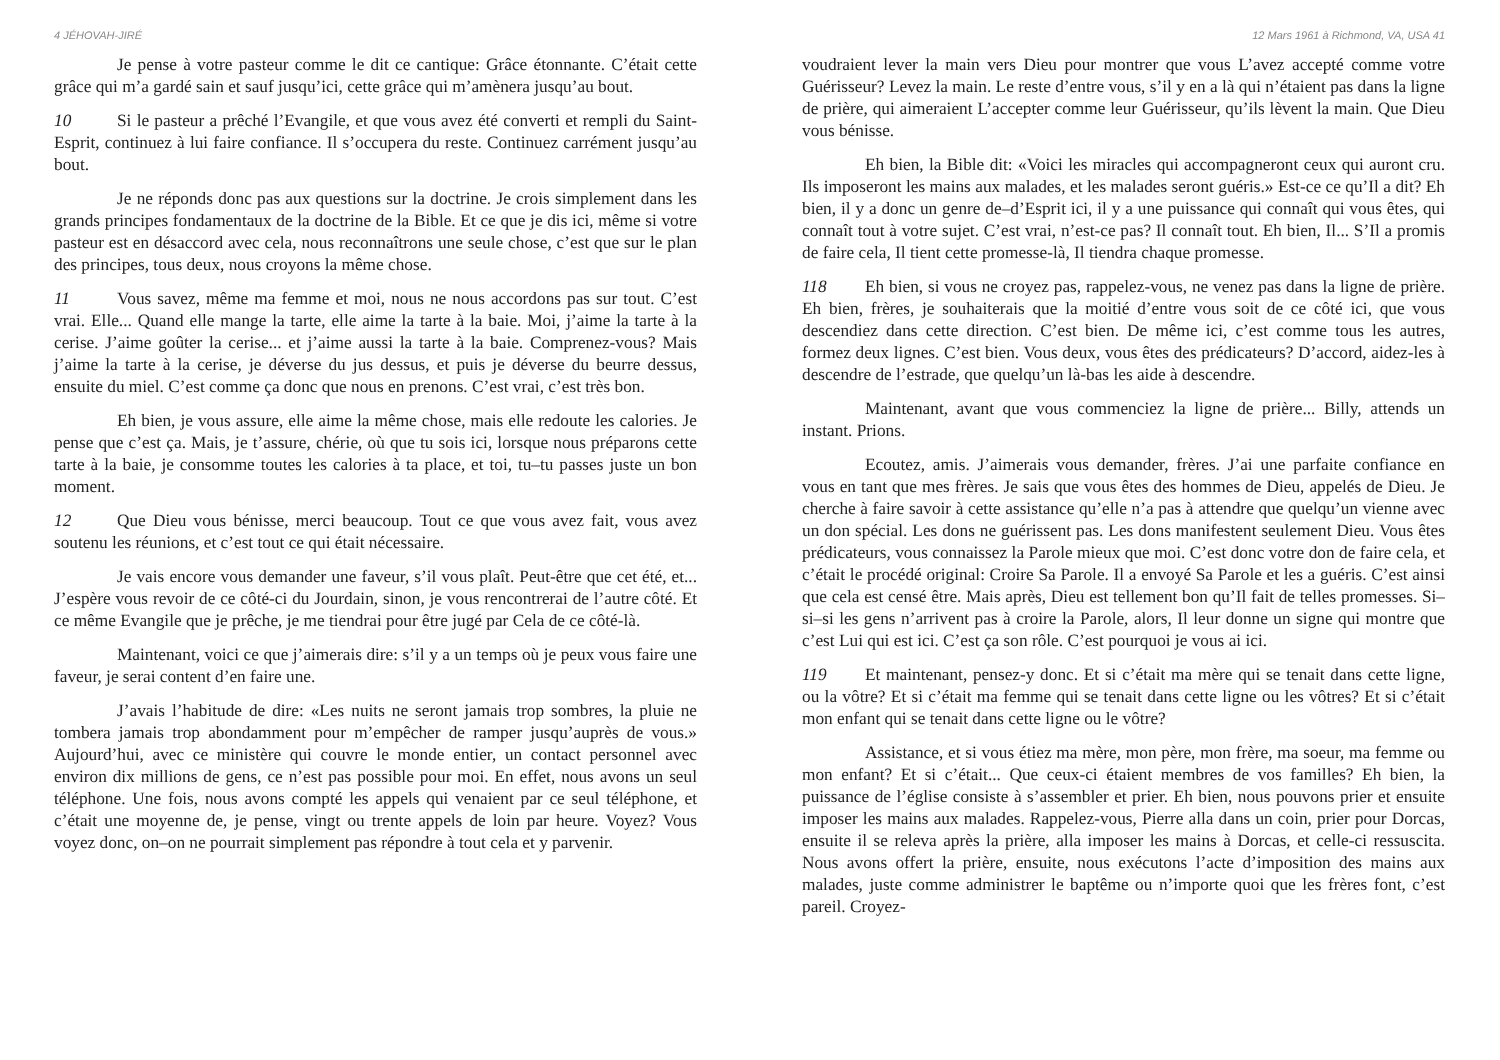4 JÉHOVAH-JIRÉ
Je pense à votre pasteur comme le dit ce cantique: Grâce étonnante. C’était cette grâce qui m’a gardé sain et sauf jusqu’ici, cette grâce qui m’amènera jusqu’au bout.
10 Si le pasteur a prêché l’Evangile, et que vous avez été converti et rempli du Saint-Esprit, continuez à lui faire confiance. Il s’occupera du reste. Continuez carrément jusqu’au bout.
Je ne réponds donc pas aux questions sur la doctrine. Je crois simplement dans les grands principes fondamentaux de la doctrine de la Bible. Et ce que je dis ici, même si votre pasteur est en désaccord avec cela, nous reconnaîtrons une seule chose, c’est que sur le plan des principes, tous deux, nous croyons la même chose.
11 Vous savez, même ma femme et moi, nous ne nous accordons pas sur tout. C’est vrai. Elle... Quand elle mange la tarte, elle aime la tarte à la baie. Moi, j’aime la tarte à la cerise. J’aime goûter la cerise... et j’aime aussi la tarte à la baie. Comprenez-vous? Mais j’aime la tarte à la cerise, je déverse du jus dessus, et puis je déverse du beurre dessus, ensuite du miel. C’est comme ça donc que nous en prenons. C’est vrai, c’est très bon.
Eh bien, je vous assure, elle aime la même chose, mais elle redoute les calories. Je pense que c’est ça. Mais, je t’assure, chérie, où que tu sois ici, lorsque nous préparons cette tarte à la baie, je consomme toutes les calories à ta place, et toi, tu–tu passes juste un bon moment.
12 Que Dieu vous bénisse, merci beaucoup. Tout ce que vous avez fait, vous avez soutenu les réunions, et c’est tout ce qui était nécessaire.
Je vais encore vous demander une faveur, s’il vous plaît. Peut-être que cet été, et... J’espère vous revoir de ce côté-ci du Jourdain, sinon, je vous rencontrerai de l’autre côté. Et ce même Evangile que je prêche, je me tiendrai pour être jugé par Cela de ce côté-là.
Maintenant, voici ce que j’aimerais dire: s’il y a un temps où je peux vous faire une faveur, je serai content d’en faire une.
J’avais l’habitude de dire: «Les nuits ne seront jamais trop sombres, la pluie ne tombera jamais trop abondamment pour m’empêcher de ramper jusqu’auprès de vous.» Aujourd’hui, avec ce ministère qui couvre le monde entier, un contact personnel avec environ dix millions de gens, ce n’est pas possible pour moi. En effet, nous avons un seul téléphone. Une fois, nous avons compté les appels qui venaient par ce seul téléphone, et c’était une moyenne de, je pense, vingt ou trente appels de loin par heure. Voyez? Vous voyez donc, on–on ne pourrait simplement pas répondre à tout cela et y parvenir.
12 Mars 1961 à Richmond, VA, USA 41
voudraient lever la main vers Dieu pour montrer que vous L’avez accepté comme votre Guérisseur? Levez la main. Le reste d’entre vous, s’il y en a là qui n’étaient pas dans la ligne de prière, qui aimeraient L’accepter comme leur Guérisseur, qu’ils lèvent la main. Que Dieu vous bénisse.
Eh bien, la Bible dit: «Voici les miracles qui accompagneront ceux qui auront cru. Ils imposeront les mains aux malades, et les malades seront guéris.» Est-ce ce qu’Il a dit? Eh bien, il y a donc un genre de–d’Esprit ici, il y a une puissance qui connaît qui vous êtes, qui connaît tout à votre sujet. C’est vrai, n’est-ce pas? Il connaît tout. Eh bien, Il... S’Il a promis de faire cela, Il tient cette promesse-là, Il tiendra chaque promesse.
118 Eh bien, si vous ne croyez pas, rappelez-vous, ne venez pas dans la ligne de prière. Eh bien, frères, je souhaiterais que la moitié d’entre vous soit de ce côté ici, que vous descendiez dans cette direction. C’est bien. De même ici, c’est comme tous les autres, formez deux lignes. C’est bien. Vous deux, vous êtes des prédicateurs? D’accord, aidez-les à descendre de l’estrade, que quelqu’un là-bas les aide à descendre.
Maintenant, avant que vous commenciez la ligne de prière... Billy, attends un instant. Prions.
Ecoutez, amis. J’aimerais vous demander, frères. J’ai une parfaite confiance en vous en tant que mes frères. Je sais que vous êtes des hommes de Dieu, appelés de Dieu. Je cherche à faire savoir à cette assistance qu’elle n’a pas à attendre que quelqu’un vienne avec un don spécial. Les dons ne guérissent pas. Les dons manifestent seulement Dieu. Vous êtes prédicateurs, vous connaissez la Parole mieux que moi. C’est donc votre don de faire cela, et c’était le procédé original: Croire Sa Parole. Il a envoyé Sa Parole et les a guéris. C’est ainsi que cela est censé être. Mais après, Dieu est tellement bon qu’Il fait de telles promesses. Si–si–si les gens n’arrivent pas à croire la Parole, alors, Il leur donne un signe qui montre que c’est Lui qui est ici. C’est ça son rôle. C’est pourquoi je vous ai ici.
119 Et maintenant, pensez-y donc. Et si c’était ma mère qui se tenait dans cette ligne, ou la vôtre? Et si c’était ma femme qui se tenait dans cette ligne ou les vôtres? Et si c’était mon enfant qui se tenait dans cette ligne ou le vôtre?
Assistance, et si vous étiez ma mère, mon père, mon frère, ma soeur, ma femme ou mon enfant? Et si c’était... Que ceux-ci étaient membres de vos familles? Eh bien, la puissance de l’église consiste à s’assembler et prier. Eh bien, nous pouvons prier et ensuite imposer les mains aux malades. Rappelez-vous, Pierre alla dans un coin, prier pour Dorcas, ensuite il se releva après la prière, alla imposer les mains à Dorcas, et celle-ci ressuscita. Nous avons offert la prière, ensuite, nous exécutons l’acte d’imposition des mains aux malades, juste comme administrer le baptême ou n’importe quoi que les frères font, c’est pareil. Croyez-